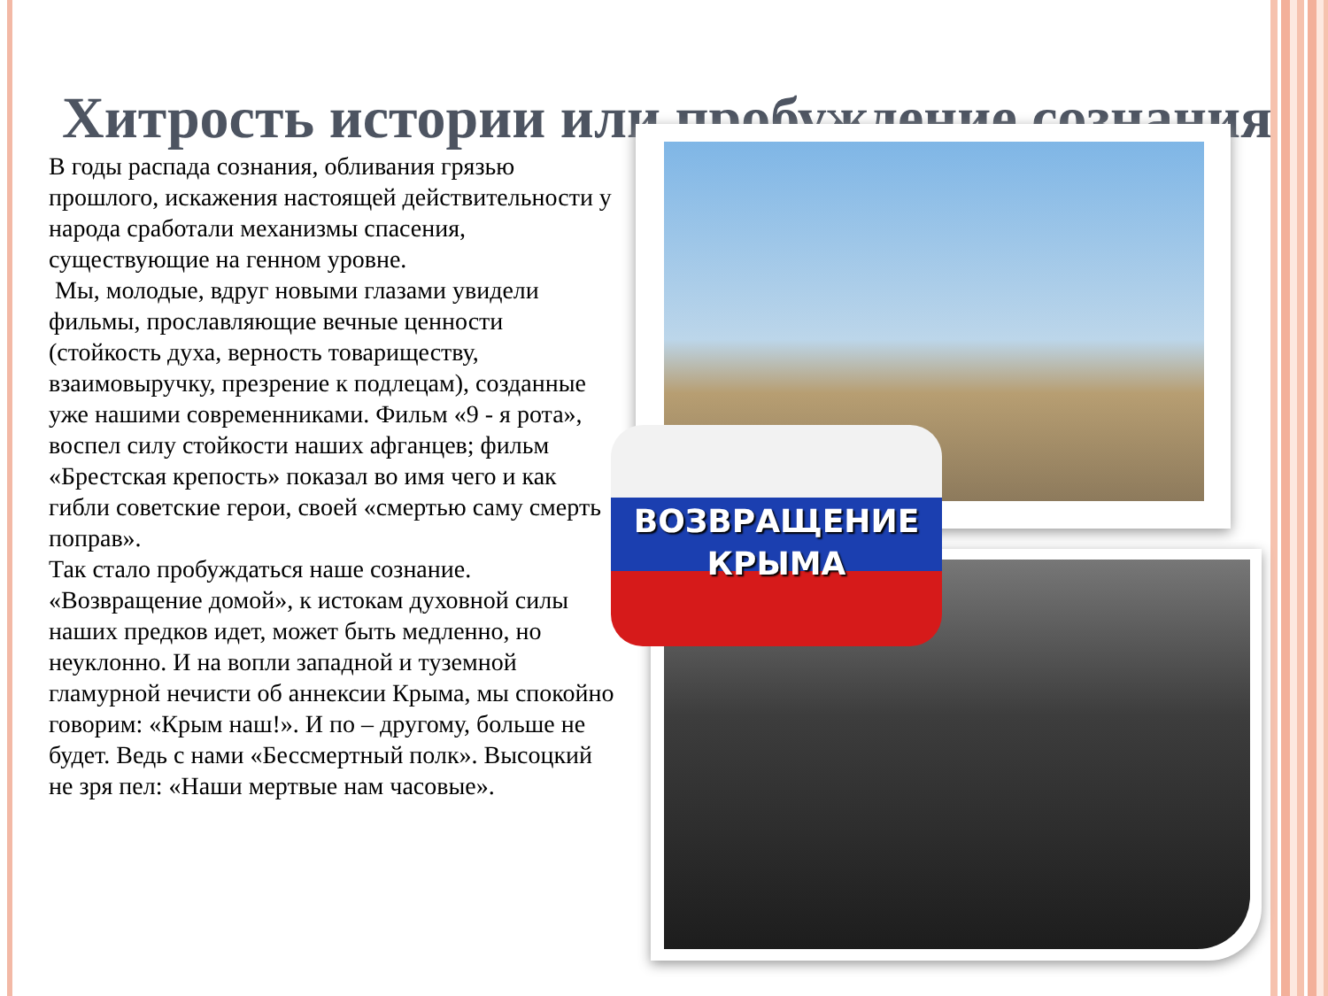Хитрость истории или пробуждение сознания
ВОЗВРАЩЕНИЕ
КРЫМА
В годы распада сознания, обливания грязью прошлого, искажения настоящей действительности у народа сработали механизмы спасения, существующие на генном уровне.
Мы, молодые, вдруг новыми глазами увидели фильмы, прославляющие вечные ценности (стойкость духа, верность товариществу, взаимовыручку, презрение к подлецам), созданные уже нашими современниками. Фильм «9 - я рота», воспел силу стойкости наших афганцев; фильм «Брестская крепость» показал во имя чего и как гибли советские герои, своей «смертью саму смерть поправ».
Так стало пробуждаться наше сознание. «Возвращение домой», к истокам духовной силы наших предков идет, может быть медленно, но неуклонно. И на вопли западной и туземной гламурной нечисти об аннексии Крыма, мы спокойно говорим: «Крым наш!». И по – другому, больше не будет. Ведь с нами «Бессмертный полк». Высоцкий не зря пел: «Наши мертвые нам часовые».